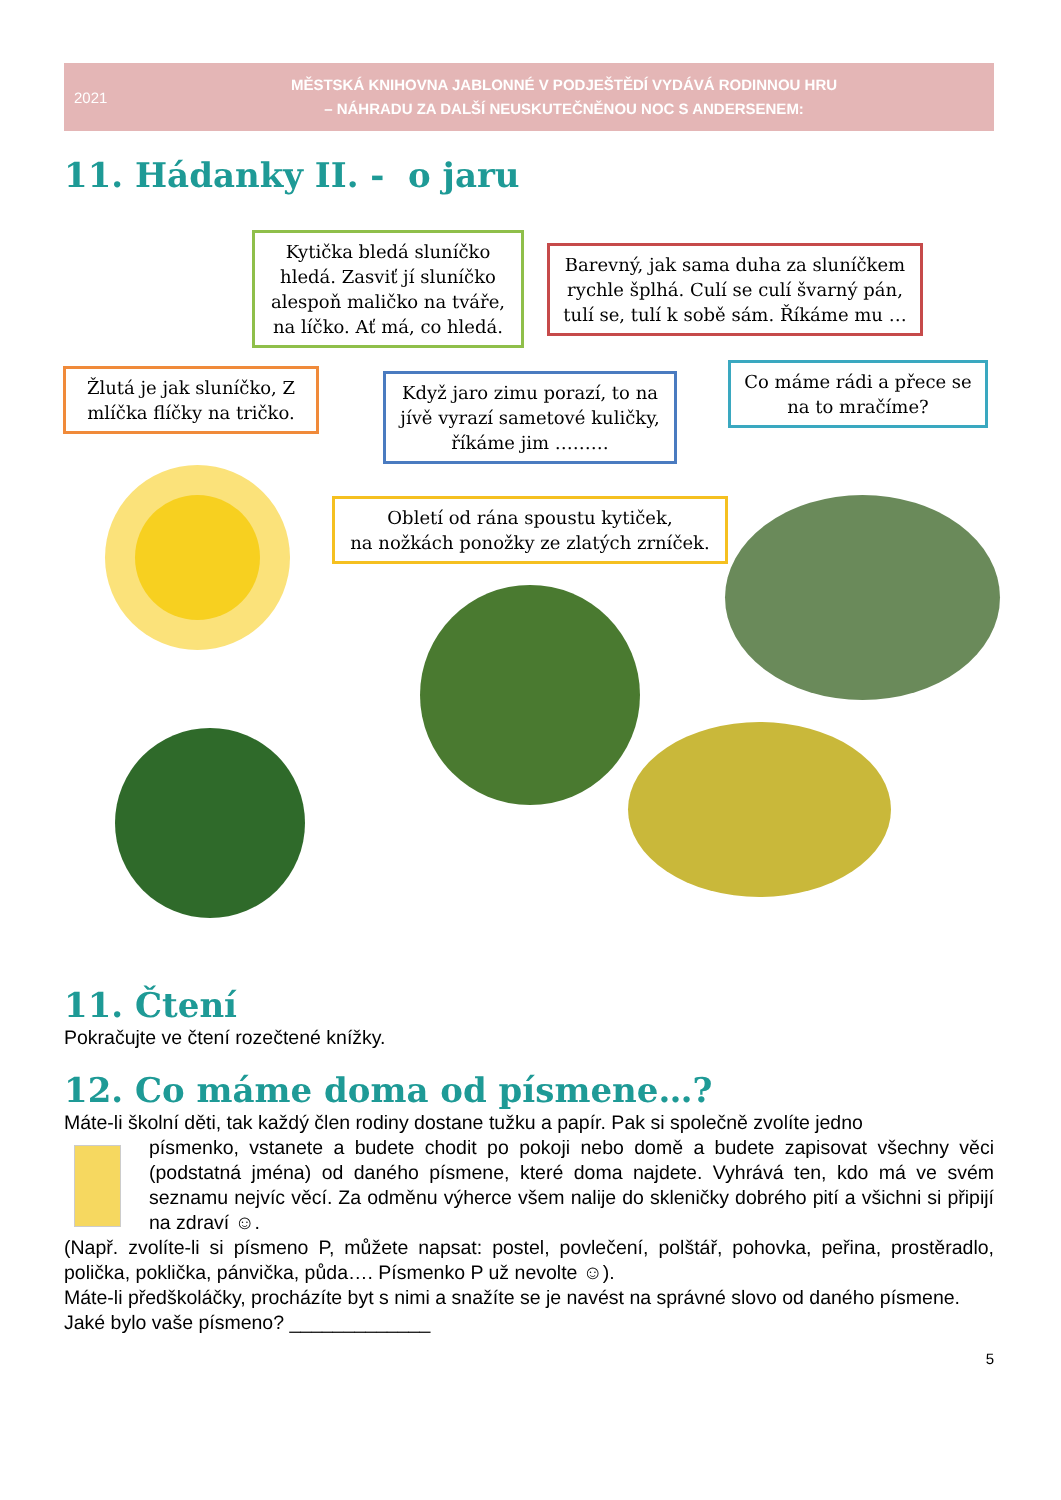2021
MĚSTSKÁ KNIHOVNA JABLONNÉ V PODJEŠTĚDÍ VYDÁVÁ RODINNOU HRU
– NÁHRADU ZA DALŠÍ NEUSKUTEČNĚNOU NOC S ANDERSENEM:
11. Hádanky II. - o jaru
Kytička bledá sluníčko hledá. Zasviť jí sluníčko alespoň maličko na tváře, na líčko. Ať má, co hledá.
Barevný, jak sama duha za sluníčkem rychle šplhá. Culí se culí švarný pán, tulí se, tulí k sobě sám. Říkáme mu …
Žlutá je jak sluníčko, Z mlíčka flíčky na tričko.
Když jaro zimu porazí, to na jívě vyrazí sametové kuličky, říkáme jim ………
Co máme rádi a přece se na to mračíme?
Obletí od rána spoustu kytiček,
na nožkách ponožky ze zlatých zrníček.
11. Čtení
Pokračujte ve čtení rozečtené knížky.
12. Co máme doma od písmene…?
Máte-li školní děti, tak každý člen rodiny dostane tužku a papír. Pak si společně zvolíte jedno
písmenko, vstanete a budete chodit po pokoji nebo domě a budete zapisovat všechny věci (podstatná jména) od daného písmene, které doma najdete. Vyhrává ten, kdo má ve svém seznamu nejvíc věcí. Za odměnu výherce všem nalije do skleničky dobrého pití a všichni si připijí na zdraví ☺.
(Např. zvolíte-li si písmeno P, můžete napsat: postel, povlečení, polštář, pohovka, peřina, prostěradlo, polička, poklička, pánvička, půda…. Písmenko P už nevolte ☺).
Máte-li předškoláčky, procházíte byt s nimi a snažíte se je navést na správné slovo od daného písmene.
Jaké bylo vaše písmeno? _____________
5